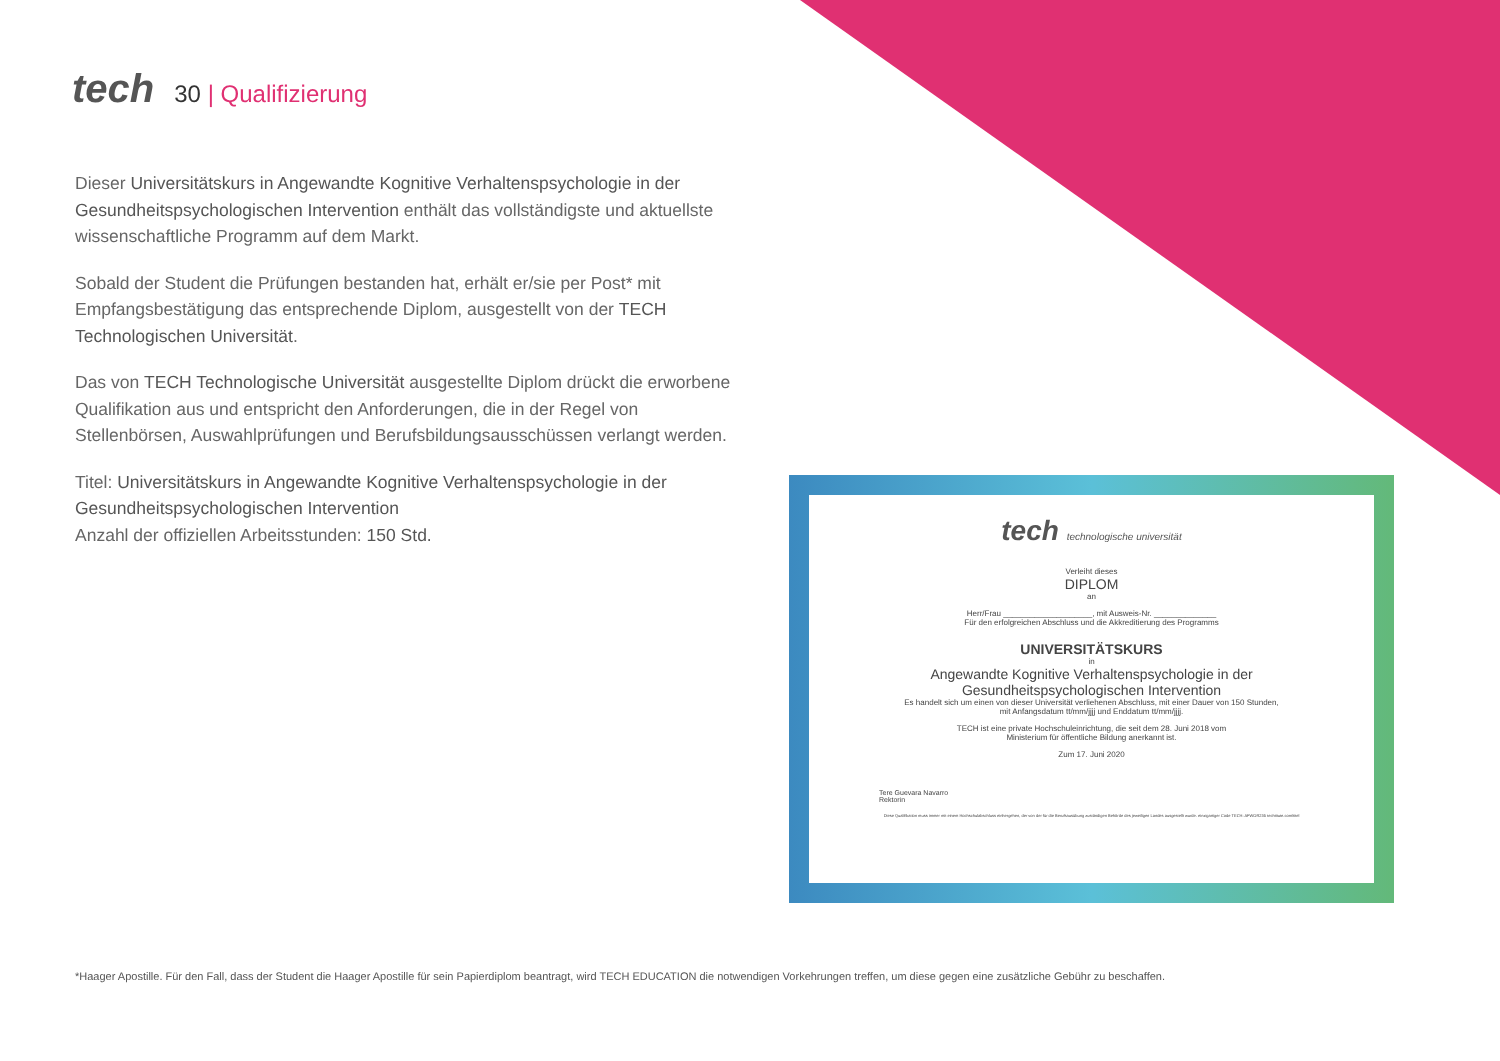tech
30 | Qualifizierung
Dieser Universitätskurs in Angewandte Kognitive Verhaltenspsychologie in der Gesundheitspsychologischen Intervention enthält das vollständigste und aktuellste wissenschaftliche Programm auf dem Markt.
Sobald der Student die Prüfungen bestanden hat, erhält er/sie per Post* mit Empfangsbestätigung das entsprechende Diplom, ausgestellt von der TECH Technologischen Universität.
Das von TECH Technologische Universität ausgestellte Diplom drückt die erworbene Qualifikation aus und entspricht den Anforderungen, die in der Regel von Stellenbörsen, Auswahlprüfungen und Berufsbildungsausschüssen verlangt werden.
Titel: Universitätskurs in Angewandte Kognitive Verhaltenspsychologie in der Gesundheitspsychologischen Intervention
Anzahl der offiziellen Arbeitsstunden: 150 Std.
tech technologische universität
Verleiht dieses
DIPLOM
an
Herr/Frau ____________________, mit Ausweis-Nr. ______________
Für den erfolgreichen Abschluss und die Akkreditierung des Programms
UNIVERSITÄTSKURS
in
Angewandte Kognitive Verhaltenspsychologie in der
Gesundheitspsychologischen Intervention
Es handelt sich um einen von dieser Universität verliehenen Abschluss, mit einer Dauer von 150 Stunden,
mit Anfangsdatum tt/mm/jjjj und Enddatum tt/mm/jjjj.
TECH ist eine private Hochschuleinrichtung, die seit dem 28. Juni 2018 vom
Ministerium für öffentliche Bildung anerkannt ist.
Zum 17. Juni 2020
Tere Guevara Navarro
Rektorin
Diese Qualifikation muss immer mit einem Hochschulabschluss einhergehen, der von der für die Berufsausübung zuständigen Behörde des jeweiligen Landes ausgestellt wurde. einzigartiger Code TECH: AFWOR235 techtitute.com/titel
*Haager Apostille. Für den Fall, dass der Student die Haager Apostille für sein Papierdiplom beantragt, wird TECH EDUCATION die notwendigen Vorkehrungen treffen, um diese gegen eine zusätzliche Gebühr zu beschaffen.